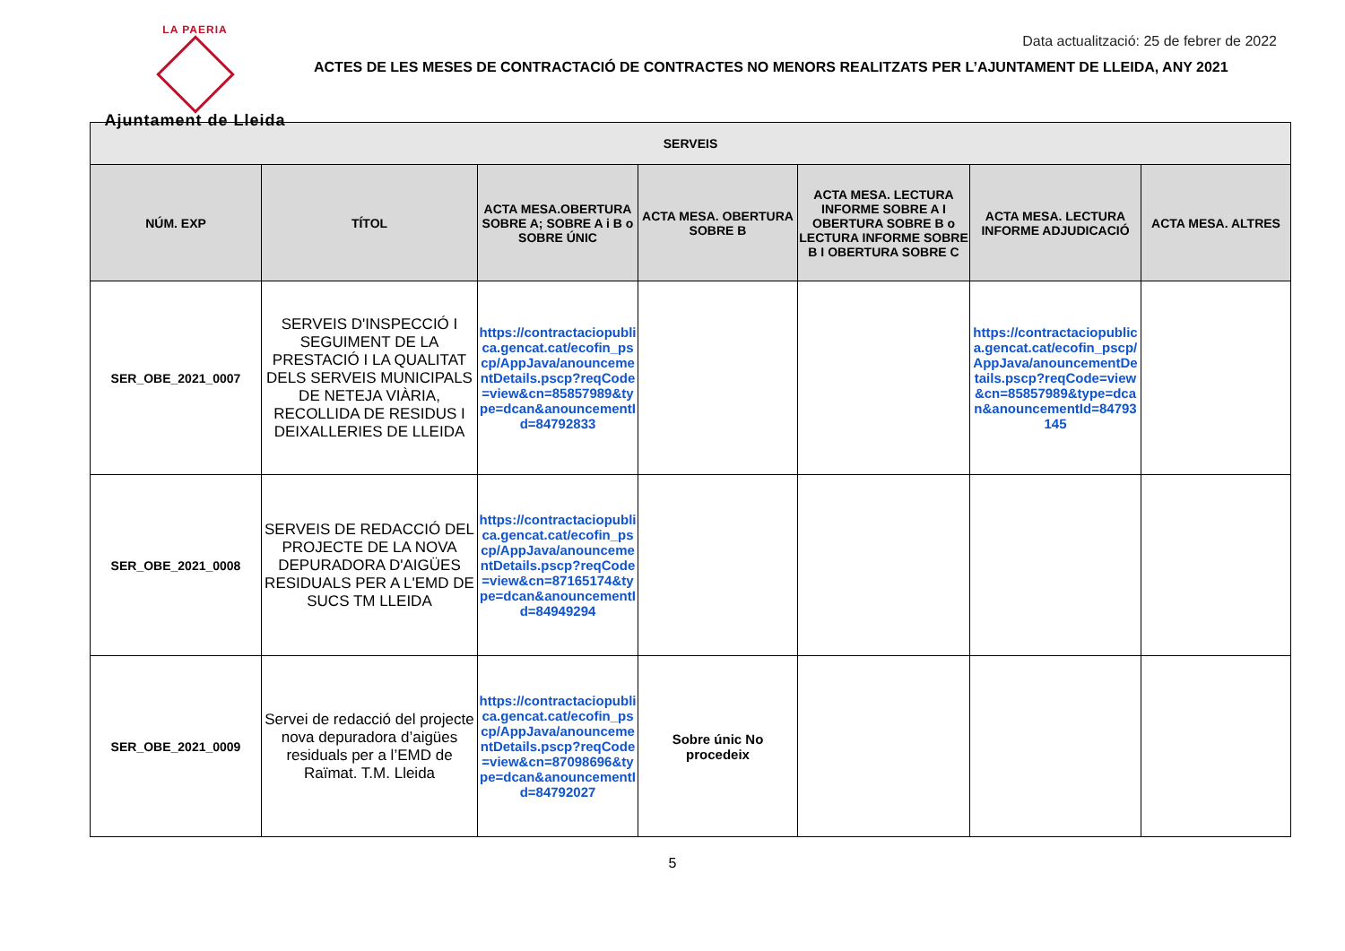LA PAERIA
Ajuntament de Lleida
Data actualització: 25 de febrer de 2022
ACTES DE LES MESES DE CONTRACTACIÓ DE CONTRACTES NO MENORS REALITZATS PER L’AJUNTAMENT DE LLEIDA, ANY 2021
| SERVEIS | | | | | | |
| --- | --- | --- | --- | --- | --- | --- |
| NÚM. EXP | TÍTOL | ACTA MESA.OBERTURA SOBRE A; SOBRE A i B o SOBRE ÚNIC | ACTA MESA. OBERTURA SOBRE B | ACTA MESA. LECTURA INFORME SOBRE A I OBERTURA SOBRE B o LECTURA INFORME SOBRE B I OBERTURA SOBRE C | ACTA MESA. LECTURA INFORME ADJUDICACIÓ | ACTA MESA. ALTRES |
| SER_OBE_2021_0007 | SERVEIS D'INSPECCIÓ I SEGUIMENT DE LA PRESTACIÓ I LA QUALITAT DELS SERVEIS MUNICIPALS DE NETEJA VIÀRIA, RECOLLIDA DE RESIDUS I DEIXALLERIES DE LLEIDA | https://contractaciopublica.gencat.cat/ecofin_pscp/AppJava/anouncementDetails.pscp?reqCode=view&cn=85857989&type=dcan&anouncementId=84792833 | | | https://contractaciopublica.gencat.cat/ecofin_pscp/AppJava/anouncementDetails.pscp?reqCode=view&cn=85857989&type=dcan&anouncementId=84793145 | |
| SER_OBE_2021_0008 | SERVEIS DE REDACCIÓ DEL PROJECTE DE LA NOVA DEPURADORA D'AIGÜES RESIDUALS PER A L'EMD DE SUCS TM LLEIDA | https://contractaciopublica.gencat.cat/ecofin_pscp/AppJava/anouncementDetails.pscp?reqCode=view&cn=87165174&type=dcan&anouncementId=84949294 | | | | |
| SER_OBE_2021_0009 | Servei de redacció del projecte nova depuradora d’aigües residuals per a l’EMD de Raïmat. T.M. Lleida | https://contractaciopublica.gencat.cat/ecofin_pscp/AppJava/anouncementDetails.pscp?reqCode=view&cn=87098696&type=dcan&anouncementId=84792027 | Sobre únic No procedeix | | | |
5